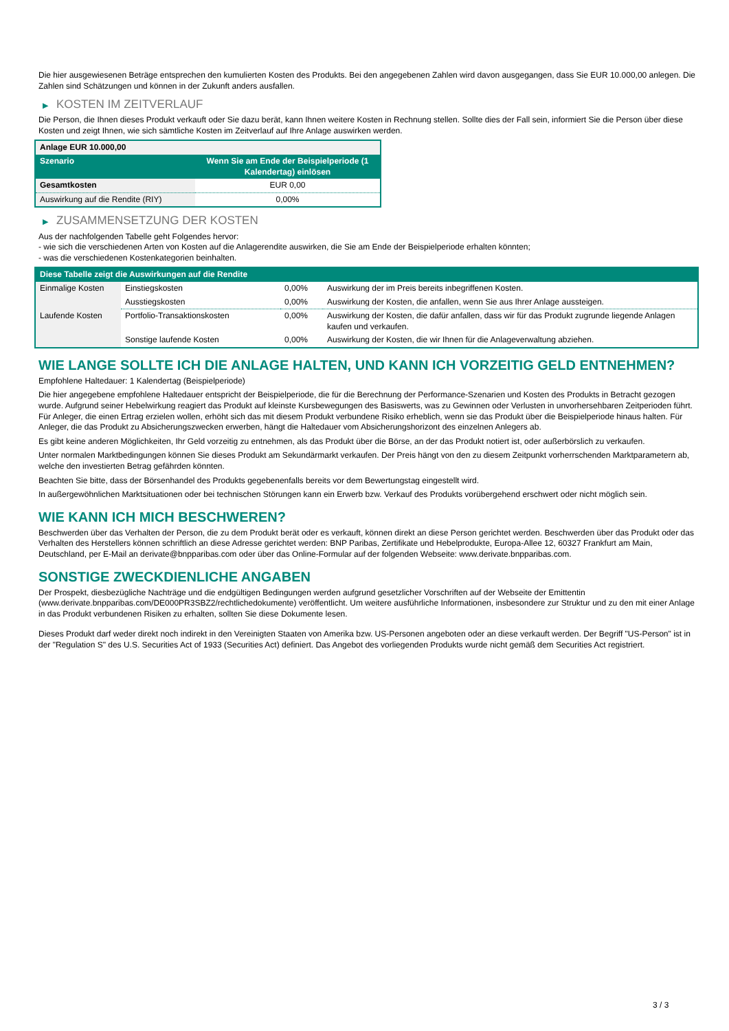Die hier ausgewiesenen Beträge entsprechen den kumulierten Kosten des Produkts. Bei den angegebenen Zahlen wird davon ausgegangen, dass Sie EUR 10.000,00 anlegen. Die Zahlen sind Schätzungen und können in der Zukunft anders ausfallen.
▶ KOSTEN IM ZEITVERLAUF
Die Person, die Ihnen dieses Produkt verkauft oder Sie dazu berät, kann Ihnen weitere Kosten in Rechnung stellen. Sollte dies der Fall sein, informiert Sie die Person über diese Kosten und zeigt Ihnen, wie sich sämtliche Kosten im Zeitverlauf auf Ihre Anlage auswirken werden.
| Anlage EUR 10.000,00 | |
| Szenario | Wenn Sie am Ende der Beispielperiode (1 Kalendertag) einlösen |
| Gesamtkosten | EUR 0,00 |
| Auswirkung auf die Rendite (RIY) | 0,00% |
▶ ZUSAMMENSETZUNG DER KOSTEN
Aus der nachfolgenden Tabelle geht Folgendes hervor:
- wie sich die verschiedenen Arten von Kosten auf die Anlagerendite auswirken, die Sie am Ende der Beispielperiode erhalten könnten;
- was die verschiedenen Kostenkategorien beinhalten.
| Diese Tabelle zeigt die Auswirkungen auf die Rendite | | | |
| --- | --- | --- | --- |
| Einmalige Kosten | Einstiegskosten | 0,00% | Auswirkung der im Preis bereits inbegriffenen Kosten. |
| | Ausstiegskosten | 0,00% | Auswirkung der Kosten, die anfallen, wenn Sie aus Ihrer Anlage aussteigen. |
| Laufende Kosten | Portfolio-Transaktionskosten | 0,00% | Auswirkung der Kosten, die dafür anfallen, dass wir für das Produkt zugrunde liegende Anlagen kaufen und verkaufen. |
| | Sonstige laufende Kosten | 0,00% | Auswirkung der Kosten, die wir Ihnen für die Anlageverwaltung abziehen. |
WIE LANGE SOLLTE ICH DIE ANLAGE HALTEN, UND KANN ICH VORZEITIG GELD ENTNEHMEN?
Empfohlene Haltedauer: 1 Kalendertag (Beispielperiode)
Die hier angegebene empfohlene Haltedauer entspricht der Beispielperiode, die für die Berechnung der Performance-Szenarien und Kosten des Produkts in Betracht gezogen wurde. Aufgrund seiner Hebelwirkung reagiert das Produkt auf kleinste Kursbewegungen des Basiswerts, was zu Gewinnen oder Verlusten in unvorhersehbaren Zeitperioden führt. Für Anleger, die einen Ertrag erzielen wollen, erhöht sich das mit diesem Produkt verbundene Risiko erheblich, wenn sie das Produkt über die Beispielperiode hinaus halten. Für Anleger, die das Produkt zu Absicherungszwecken erwerben, hängt die Haltedauer vom Absicherungshorizont des einzelnen Anlegers ab.
Es gibt keine anderen Möglichkeiten, Ihr Geld vorzeitig zu entnehmen, als das Produkt über die Börse, an der das Produkt notiert ist, oder außerbörslich zu verkaufen.
Unter normalen Marktbedingungen können Sie dieses Produkt am Sekundärmarkt verkaufen. Der Preis hängt von den zu diesem Zeitpunkt vorherrschenden Marktparametern ab, welche den investierten Betrag gefährden könnten.
Beachten Sie bitte, dass der Börsenhandel des Produkts gegebenenfalls bereits vor dem Bewertungstag eingestellt wird.
In außergewöhnlichen Marktsituationen oder bei technischen Störungen kann ein Erwerb bzw. Verkauf des Produkts vorübergehend erschwert oder nicht möglich sein.
WIE KANN ICH MICH BESCHWEREN?
Beschwerden über das Verhalten der Person, die zu dem Produkt berät oder es verkauft, können direkt an diese Person gerichtet werden. Beschwerden über das Produkt oder das Verhalten des Herstellers können schriftlich an diese Adresse gerichtet werden: BNP Paribas, Zertifikate und Hebelprodukte, Europa-Allee 12, 60327 Frankfurt am Main, Deutschland, per E-Mail an derivate@bnpparibas.com oder über das Online-Formular auf der folgenden Webseite: www.derivate.bnpparibas.com.
SONSTIGE ZWECKDIENLICHE ANGABEN
Der Prospekt, diesbezügliche Nachträge und die endgültigen Bedingungen werden aufgrund gesetzlicher Vorschriften auf der Webseite der Emittentin (www.derivate.bnpparibas.com/DE000PR3SBZ2/rechtlichedokumente) veröffentlicht. Um weitere ausführliche Informationen, insbesondere zur Struktur und zu den mit einer Anlage in das Produkt verbundenen Risiken zu erhalten, sollten Sie diese Dokumente lesen.
Dieses Produkt darf weder direkt noch indirekt in den Vereinigten Staaten von Amerika bzw. US-Personen angeboten oder an diese verkauft werden. Der Begriff "US-Person" ist in der "Regulation S" des U.S. Securities Act of 1933 (Securities Act) definiert. Das Angebot des vorliegenden Produkts wurde nicht gemäß dem Securities Act registriert.
3 / 3